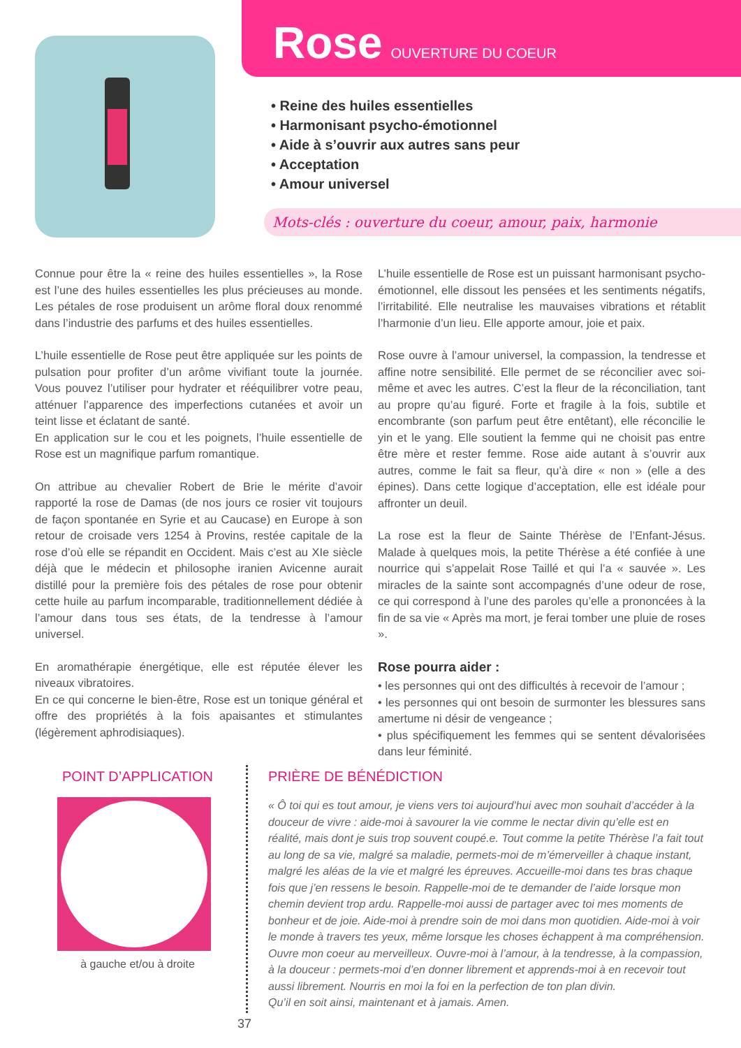Rose
OUVERTURE DU COEUR
• Reine des huiles essentielles
• Harmonisant psycho-émotionnel
• Aide à s’ouvrir aux autres sans peur
• Acceptation
• Amour universel
Mots-clés : ouverture du coeur, amour, paix, harmonie
Connue pour être la « reine des huiles essentielles », la Rose est l’une des huiles essentielles les plus précieuses au monde. Les pétales de rose produisent un arôme floral doux renommé dans l’industrie des parfums et des huiles essentielles.
L’huile essentielle de Rose peut être appliquée sur les points de pulsation pour profiter d’un arôme vivifiant toute la journée. Vous pouvez l’utiliser pour hydrater et rééquilibrer votre peau, atténuer l’apparence des imperfections cutanées et avoir un teint lisse et éclatant de santé.
En application sur le cou et les poignets, l’huile essentielle de Rose est un magnifique parfum romantique.
On attribue au chevalier Robert de Brie le mérite d’avoir rapporté la rose de Damas (de nos jours ce rosier vit toujours de façon spontanée en Syrie et au Caucase) en Europe à son retour de croisade vers 1254 à Provins, restée capitale de la rose d’où elle se répandit en Occident. Mais c’est au XIe siècle déjà que le médecin et philosophe iranien Avicenne aurait distillé pour la première fois des pétales de rose pour obtenir cette huile au parfum incomparable, traditionnellement dédiée à l’amour dans tous ses états, de la tendresse à l’amour universel.
En aromathérapie énergétique, elle est réputée élever les niveaux vibratoires.
En ce qui concerne le bien-être, Rose est un tonique général et offre des propriétés à la fois apaisantes et stimulantes (légèrement aphrodisiaques).
L’huile essentielle de Rose est un puissant harmonisant psycho-émotionnel, elle dissout les pensées et les sentiments négatifs, l’irritabilité. Elle neutralise les mauvaises vibrations et rétablit l’harmonie d’un lieu. Elle apporte amour, joie et paix.
Rose ouvre à l’amour universel, la compassion, la tendresse et affine notre sensibilité. Elle permet de se réconcilier avec soi-même et avec les autres. C’est la fleur de la réconciliation, tant au propre qu’au figuré. Forte et fragile à la fois, subtile et encombrante (son parfum peut être entêtant), elle réconcilie le yin et le yang. Elle soutient la femme qui ne choisit pas entre être mère et rester femme. Rose aide autant à s’ouvrir aux autres, comme le fait sa fleur, qu’à dire « non » (elle a des épines). Dans cette logique d’acceptation, elle est idéale pour affronter un deuil.
La rose est la fleur de Sainte Thérèse de l’Enfant-Jésus. Malade à quelques mois, la petite Thérèse a été confiée à une nourrice qui s’appelait Rose Taillé et qui l’a « sauvée ». Les miracles de la sainte sont accompagnés d’une odeur de rose, ce qui correspond à l’une des paroles qu’elle a prononcées à la fin de sa vie « Après ma mort, je ferai tomber une pluie de roses ».
Rose pourra aider :
• les personnes qui ont des difficultés à recevoir de l’amour ;
• les personnes qui ont besoin de surmonter les blessures sans amertume ni désir de vengeance ;
• plus spécifiquement les femmes qui se sentent dévalorisées dans leur féminité.
POINT D’APPLICATION
à gauche et/ou à droite
PRIÈRE DE BÉNÉDICTION
« Ô toi qui es tout amour, je viens vers toi aujourd’hui avec mon souhait d’accéder à la douceur de vivre : aide-moi à savourer la vie comme le nectar divin qu’elle est en réalité, mais dont je suis trop souvent coupé.e. Tout comme la petite Thérèse l’a fait tout au long de sa vie, malgré sa maladie, permets-moi de m’émerveiller à chaque instant, malgré les aléas de la vie et malgré les épreuves. Accueille-moi dans tes bras chaque fois que j’en ressens le besoin. Rappelle-moi de te demander de l’aide lorsque mon chemin devient trop ardu. Rappelle-moi aussi de partager avec toi mes moments de bonheur et de joie. Aide-moi à prendre soin de moi dans mon quotidien. Aide-moi à voir le monde à travers tes yeux, même lorsque les choses échappent à ma compréhension.
Ouvre mon coeur au merveilleux. Ouvre-moi à l’amour, à la tendresse, à la compassion, à la douceur : permets-moi d’en donner librement et apprends-moi à en recevoir tout aussi librement. Nourris en moi la foi en la perfection de ton plan divin.
Qu’il en soit ainsi, maintenant et à jamais. Amen.
37